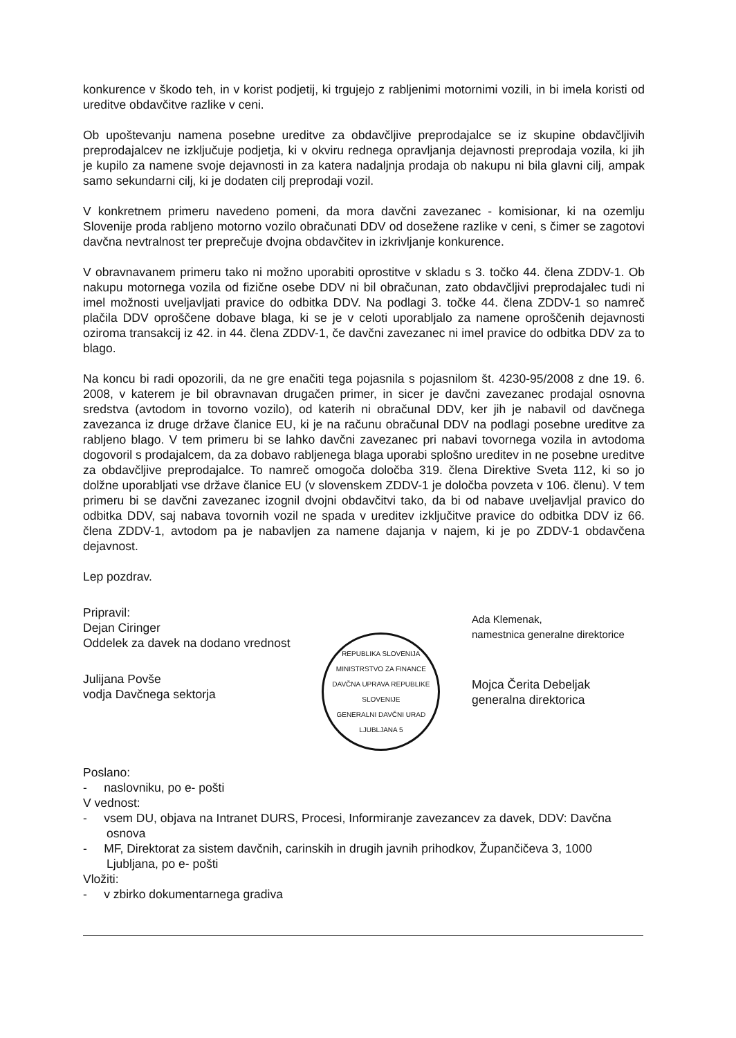konkurence v škodo teh, in v korist podjetij, ki trgujejo z rabljenimi motornimi vozili, in bi imela koristi od ureditve obdavčitve razlike v ceni.
Ob upoštevanju namena posebne ureditve za obdavčljive preprodajalce se iz skupine obdavčljivih preprodajalcev ne izključuje podjetja, ki v okviru rednega opravljanja dejavnosti preprodaja vozila, ki jih je kupilo za namene svoje dejavnosti in za katera nadaljnja prodaja ob nakupu ni bila glavni cilj, ampak samo sekundarni cilj, ki je dodaten cilj preprodaji vozil.
V konkretnem primeru navedeno pomeni, da mora davčni zavezanec - komisionar, ki na ozemlju Slovenije proda rabljeno motorno vozilo obračunati DDV od dosežene razlike v ceni, s čimer se zagotovi davčna nevtralnost ter preprečuje dvojna obdavčitev in izkrivljanje konkurence.
V obravnavanem primeru tako ni možno uporabiti oprostitve v skladu s 3. točko 44. člena ZDDV-1. Ob nakupu motornega vozila od fizične osebe DDV ni bil obračunan, zato obdavčljivi preprodajalec tudi ni imel možnosti uveljavljati pravice do odbitka DDV. Na podlagi 3. točke 44. člena ZDDV-1 so namreč plačila DDV oproščene dobave blaga, ki se je v celoti uporabljalo za namene oproščenih dejavnosti oziroma transakcij iz 42. in 44. člena ZDDV-1, če davčni zavezanec ni imel pravice do odbitka DDV za to blago.
Na koncu bi radi opozorili, da ne gre enačiti tega pojasnila s pojasnilom št. 4230-95/2008 z dne 19. 6. 2008, v katerem je bil obravnavan drugačen primer, in sicer je davčni zavezanec prodajal osnovna sredstva (avtodom in tovorno vozilo), od katerih ni obračunal DDV, ker jih je nabavil od davčnega zavezanca iz druge države članice EU, ki je na računu obračunal DDV na podlagi posebne ureditve za rabljeno blago. V tem primeru bi se lahko davčni zavezanec pri nabavi tovornega vozila in avtodoma dogovoril s prodajalcem, da za dobavo rabljenega blaga uporabi splošno ureditev in ne posebne ureditve za obdavčljive preprodajalce. To namreč omogoča določba 319. člena Direktive Sveta 112, ki so jo dolžne uporabljati vse države članice EU (v slovenskem ZDDV-1 je določba povzeta v 106. členu). V tem primeru bi se davčni zavezanec izognil dvojni obdavčitvi tako, da bi od nabave uveljavljal pravico do odbitka DDV, saj nabava tovornih vozil ne spada v ureditev izključitve pravice do odbitka DDV iz 66. člena ZDDV-1, avtodom pa je nabavljen za namene dajanja v najem, ki je po ZDDV-1 obdavčena dejavnost.
Lep pozdrav.
Pripravil:
Dejan Ciringer
Oddelek za davek na dodano vrednost
Julijana Povše
vodja Davčnega sektorja
REPUBLIKA SLOVENIJA
MINISTRSTVO ZA FINANCE
DAVČNA UPRAVA REPUBLIKE SLOVENIJE
GENERALNI DAVČNI URAD
LJUBLJANA 5
Ada Klemenak,
namestnica generalne direktorice
Mojca Čerita Debeljak
generalna direktorica
Poslano:
- naslovniku, po e- pošti
V vednost:
- vsem DU, objava na Intranet DURS, Procesi, Informiranje zavezancev za davek, DDV: Davčna osnova
- MF, Direktorat za sistem davčnih, carinskih in drugih javnih prihodkov, Župančičeva 3, 1000 Ljubljana, po e- pošti
Vložiti:
- v zbirko dokumentarnega gradiva